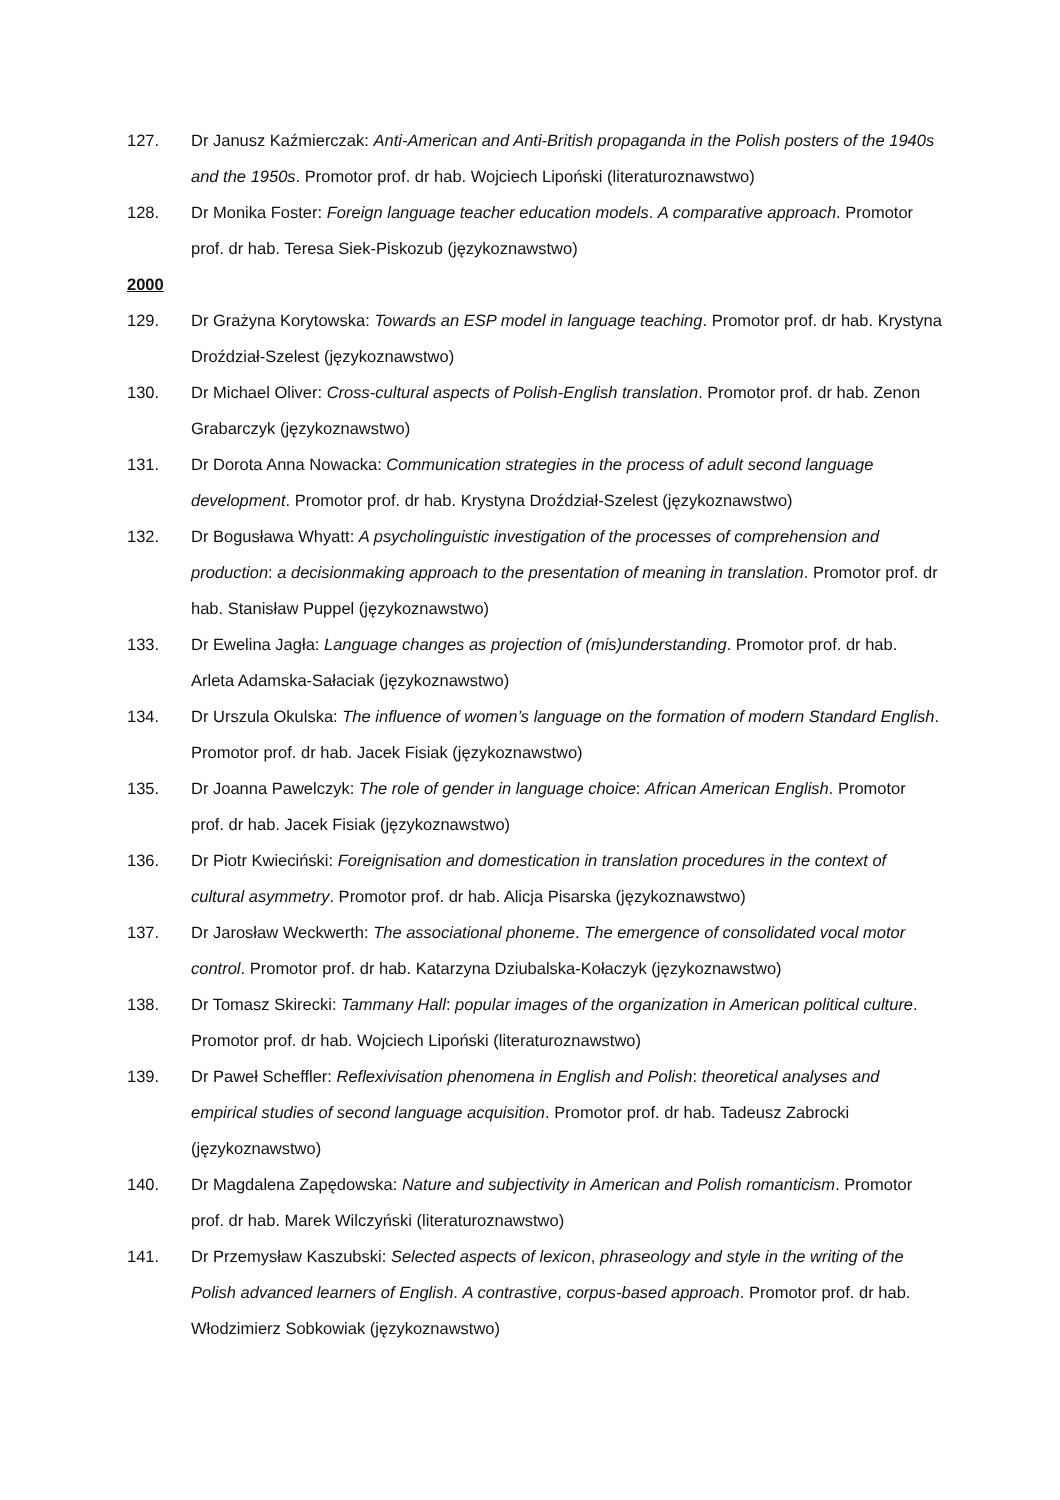127. Dr Janusz Kaźmierczak: Anti-American and Anti-British propaganda in the Polish posters of the 1940s and the 1950s. Promotor prof. dr hab. Wojciech Lipoński (literaturoznawstwo)
128. Dr Monika Foster: Foreign language teacher education models. A comparative approach. Promotor prof. dr hab. Teresa Siek-Piskozub (językoznawstwo)
2000
129. Dr Grażyna Korytowska: Towards an ESP model in language teaching. Promotor prof. dr hab. Krystyna Droździał-Szelest (językoznawstwo)
130. Dr Michael Oliver: Cross-cultural aspects of Polish-English translation. Promotor prof. dr hab. Zenon Grabarczyk (językoznawstwo)
131. Dr Dorota Anna Nowacka: Communication strategies in the process of adult second language development. Promotor prof. dr hab. Krystyna Droździał-Szelest (językoznawstwo)
132. Dr Bogusława Whyatt: A psycholinguistic investigation of the processes of comprehension and production: a decisionmaking approach to the presentation of meaning in translation. Promotor prof. dr hab. Stanisław Puppel (językoznawstwo)
133. Dr Ewelina Jagła: Language changes as projection of (mis)understanding. Promotor prof. dr hab. Arleta Adamska-Sałaciak (językoznawstwo)
134. Dr Urszula Okulska: The influence of women’s language on the formation of modern Standard English. Promotor prof. dr hab. Jacek Fisiak (językoznawstwo)
135. Dr Joanna Pawelczyk: The role of gender in language choice: African American English. Promotor prof. dr hab. Jacek Fisiak (językoznawstwo)
136. Dr Piotr Kwieciński: Foreignisation and domestication in translation procedures in the context of cultural asymmetry. Promotor prof. dr hab. Alicja Pisarska (językoznawstwo)
137. Dr Jarosław Weckwerth: The associational phoneme. The emergence of consolidated vocal motor control. Promotor prof. dr hab. Katarzyna Dziubalska-Kołaczyk (językoznawstwo)
138. Dr Tomasz Skirecki: Tammany Hall: popular images of the organization in American political culture. Promotor prof. dr hab. Wojciech Lipoński (literaturoznawstwo)
139. Dr Paweł Scheffler: Reflexivisation phenomena in English and Polish: theoretical analyses and empirical studies of second language acquisition. Promotor prof. dr hab. Tadeusz Zabrocki (językoznawstwo)
140. Dr Magdalena Zapędowska: Nature and subjectivity in American and Polish romanticism. Promotor prof. dr hab. Marek Wilczyński (literaturoznawstwo)
141. Dr Przemysław Kaszubski: Selected aspects of lexicon, phraseology and style in the writing of the Polish advanced learners of English. A contrastive, corpus-based approach. Promotor prof. dr hab. Włodzimierz Sobkowiak (językoznawstwo)